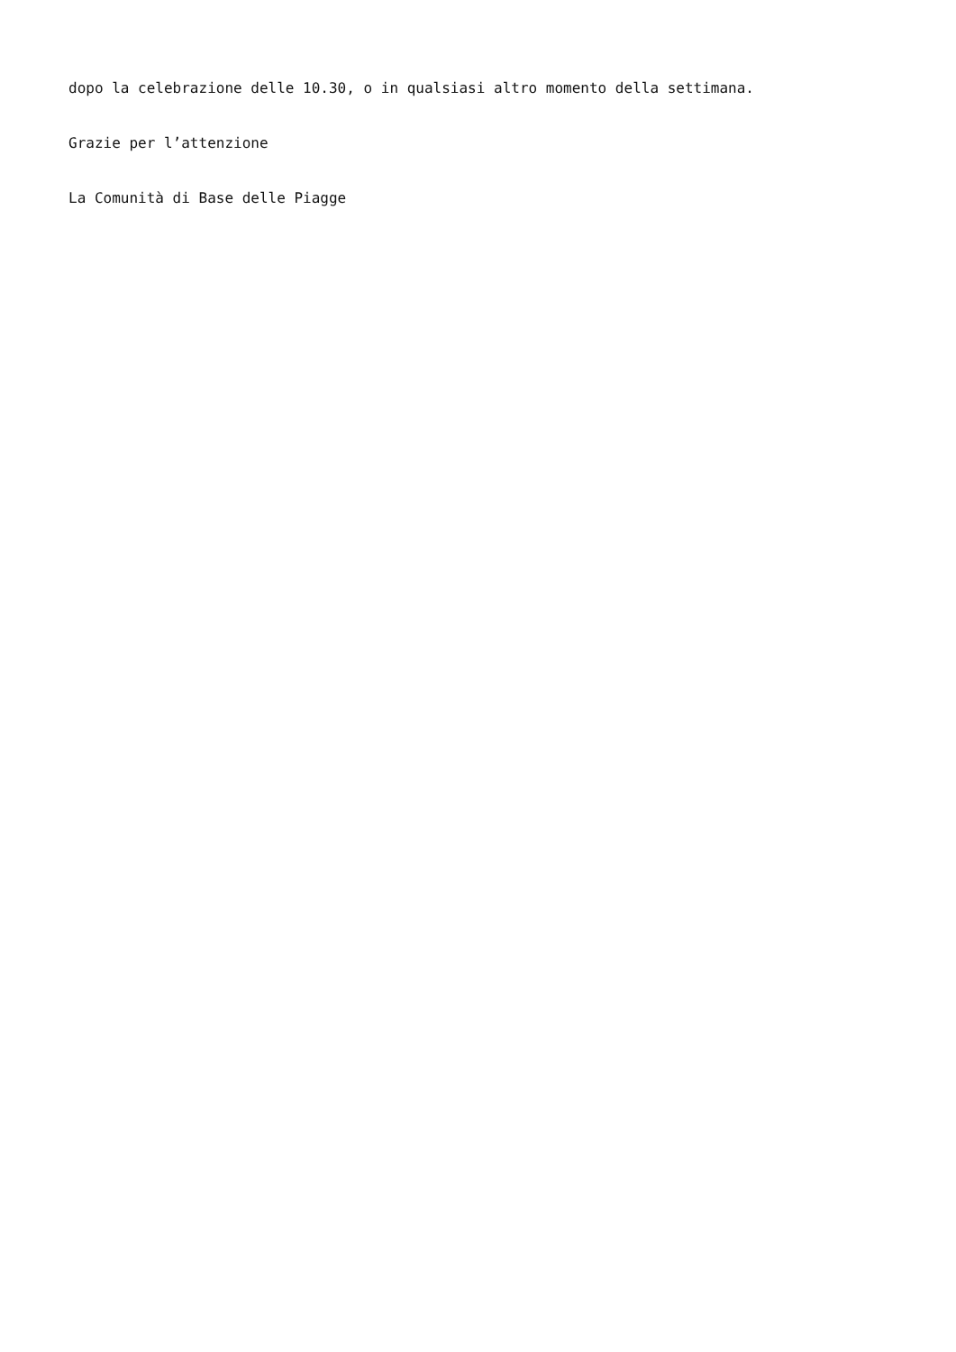dopo la celebrazione delle 10.30, o in qualsiasi altro momento della settimana.
Grazie per l’attenzione
La Comunità di Base delle Piagge